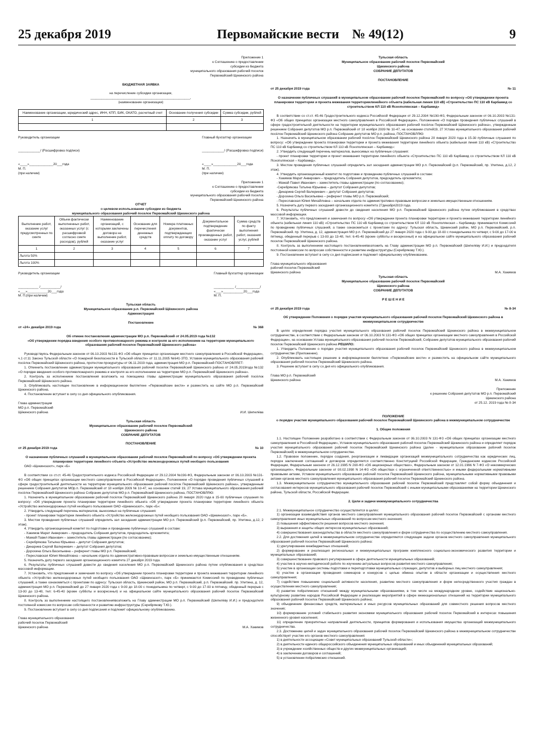25 декабря 2019 Первомайские вести № 49(12) 9
Приложение 1
к Соглашению о предоставлении
субсидии из бюджета
муниципального образования рабочий поселок
Первомайский Щекинского района
БЮДЖЕТНАЯ ЗАЯВКА
на перечисление субсидии организации,
______________________________________________________,
(наименование организации)
| Наименование организации, юридический адрес, ИНН, КПП, БИК, ОКАТО, расчетный счет | Основание получения субсидии | Сумма субсидии, рублей |
| 1 | 2 | 3 |
Руководитель организации
____________/ (Расшифровка подписи)
«____»_____________20___года
М. П.
(при наличии)
Главный бухгалтер организации
____________/ (Расшифровка подписи)
«____»_____________20___года
М. П.
(при наличии)
Приложение 1
к Соглашению о предоставлении
субсидии из бюджета
муниципального образования рабочий поселок
Первомайский Щекинского района
ОТЧЕТ
о целевом использовании субсидии из бюджета
муниципального образования рабочий поселок Первомайский Щекинского района
| Выполнение работ, оказание услуг предусмотренных по смете | Объем фактически выполненных работ, оказанных услуг (с расшифровкой согласно смете расходов), рублей | Наименование организаций, с которыми заключены договора на выполнение работ, оказание услуг | Основание для перечисления денежных средств | Номера платежных документов, подтверждающих оплату по договору | Документальное подтверждение фактически произведенных работ, оказание услуг | Сумма средств по факту выполнения работ, оказания услуг, рублей |
| 1 | 2 | 3 | 4 | 5 | 6 | 7 |
| Льгота 50% | | | | | | |
| Льгота 100% | | | | | | |
Руководитель организации
___________ /___________/
«___»___________20___года
М. П.(при наличии)
Главный бухгалтер организации
___________ /_____________/
«___»___________20___года
М. П.
Тульская область
Муниципальное образование р.п. Первомайский Щёкинского района
Администрация
Постановление
от «24» декабря 2019 года № 368
Об отмене постановления администрации МО р.п. Первомайский от 24.05.2019 года №132
«Об утверждении порядка введения особого противопожарного режима и контроля за его исполнением на территории муниципального образования рабочий поселок Первомайский Щекинского района»
Руководствуясь Федеральным законом от 06.10.2003 №131-ФЗ «Об общих принципах организации местного самоуправления в Российской Федерации», ч.1 ст.11 Закона Тульской области «О пожарной безопасности в Тульской области» от 11.11.2005 №641-ЗТО, Уставом муниципального образования рабочий посёлок Первомайский Щёкинского района, протестом прокуратуры от 06.11.2019 года, администрация МО р.п. Первомайский ПОСТАНОВЛЯЕТ:
1. Отменить постановление администрации муниципального образования рабочий поселок Первомайский Щекинского района от 24.05.2019года №132 «О порядке введения особого противопожарного режима и контроля за его исполнением на территории МО р.п. Первомайский Щекинского района».
2. Контроль за исполнением постановления возложить на помощника главы администрации муниципального образования рабочий посёлок Первомайский Щёкинского района.
3. Опубликовать настоящее постановление в информационном бюллетене «Первомайские вести» и разместить на сайте МО р.п. Первомайский Щекинского района.
4. Постановление вступает в силу со дня официального опубликования.
Глава администрации
МО р.п. Первомайский
Щёкинского района
И.И. Шепелёва
Тульская область
Муниципальное образование рабочий поселок Первомайский
Щекинского района
СОБРАНИЕ ДЕПУТАТОВ
ПОСТАНОВЛЕНИЕ
от 25 декабря 2019 года № 10
О назначении публичных слушаний в муниципальном образовании рабочий поселок Первомайский по вопросу «Об утверждении проекта планировки территории линейного объекта «Устройство железнодорожных путей необщего пользования
ОАО «Щекиноазот», парк «Б»
В соответствии со ст.ст. 45-46 Градостроительного кодекса Российской Федерации от 29.12.2004 №190-ФЗ, Федеральным законом от 06.10.2003 №131-ФЗ «Об общих принципах организации местного самоуправления в Российской Федерации», Положением «О порядке проведения публичных слушаний в сфере градостроительной деятельности на территории муниципального образования рабочий посёлок Первомайский Щёкинского района», утвержденным решением Собрания депутатов МОр.п. Первомайский от 18 ноября 2009 № 10-47, на основании статей 19, 27 Устава муниципального образования рабочий посёлок Первомайский Щекинского района Собрание депутатов МО р.п. Первомайский Щекинского района, ПОСТАНОВЛЯЮ:
1. Назначить в муниципальном образовании рабочий посёлок Первомайский Щекинского района 28 января 2020 года в 15-00 публичные слушания по вопросу: «Об утверждении проекта планировки территории линейного объекта «Об утверждении проекта планировки территории линейного объекта «Устройство железнодорожных путей необщего пользования ОАО «Щекиноазот», парк «Б»:
2. Утвердить следующий перечень материалов, выносимых на публичные слушания:
- проект планировки территории линейного объекта «Устройство железнодорожных путей необщего пользования ОАО «Щекиноазот», парк «Б».
3. Местом проведения публичных слушаний определить зал заседания администрации МО р.п. Первомайский (р.п. Первомайский, пр. Улитина, д.12, 2 этаж).
4. Утвердить организационный комитет по подготовке и проведению публичных слушаний в составе:
- Хакимов Марат Анверович – председатель Собрания депутатов, председатель оргкомитета;
- Мамай Павел Иванович – заместитель главы администрации (по согласованию);
- Серебрякова Татьяна Юрьевна – депутат Собрания депутатов;
- Динариев Сергей Валериевич – депутат Собрания депутатов;
- Дорохина Ольга Васильевна – референт главы МО р.п. Первомайский;
- Переславская Юлия Михайловна – начальник отдела по административно-правовым вопросам и земельно-имущественным отношениям.
5. Назначить дату первого заседания организационного комитета 27 декабря 2019 года.
6. Результаты публичных слушаний довести до сведения населения МО р.п. Первомайский Щекинского района путем опубликования в средствах массовой информации.
7. Установить, что предложения и замечания по вопросу «Об утверждении проекта планировки территории и проекта межевания территории линейного объекта «Устройство железнодорожных путей необщего пользования ОАО «Щекиноазот», парк «Б» принимаются Комиссией по проведению публичных слушаний, а также ознакомиться с проектами по адресу: Тульская область, Щекинский район, МО р.п. Первомайский, р.п. Первомайский. пр. Улитина, д. 12, администрация МО р.п. Первомайский до 27 января 2020 года с 9-00 до 18-00 с понедельника по четверг, с 9-00 до 17-00 в пятницу, обеденный перерыв с 13-00 до 13-48, тел: 6-45-40 (кроме субботы и воскресенья) и на официальном сайте муниципального образования рабочий поселок Первомайский Щекинского района.
8. Контроль за выполнением настоящего постановлениявозложить на Главу администрации МО р.п. Первомайский (Шепелёву И.И.) и председателя постоянной комиссии по вопросам собственности и развитию инфраструктуры (Серебрякову Т.Ю.).
9. Постановление вступает в силу со дня подписания и подлежит официальному опубликованию.
Глава муниципального образования
рабочий поселок Первомайский
Щекинского района
М.А. Хакимов
Тульская область
Муниципальное образование рабочий поселок Первомайский
Щекинского района
СОБРАНИЕ ДЕПУТАТОВ
ПОСТАНОВЛЕНИЕ
от 25 декабря 2019 года № 11
О назначении публичных слушаний в муниципальном образовании рабочий поселок Первомайский по вопросу «Об утверждении проекта планировки территории и проекта межевания территориилинейного объекта (кабельная линия 110 кВ) «Строительство ПС 110 кВ Карбамид со строительством КЛ 110 кВ Яснополянская – Карбамид»
В соответствии со ст.ст. 45-46 Градостроительного кодекса Российской Федерации от 29.12.2004 №190-ФЗ, Федеральным законом от 06.10.2003 №131-ФЗ «Об общих принципах организации местного самоуправления в Российской Федерации», Положением «О порядке проведения публичных слушаний в сфере градостроительной деятельности на территории муниципального образования рабочий посёлок Первомайский Щёкинского района», утвержденным решением Собрания депутатов МО р.п. Первомайский от 18 ноября 2009 № 10-47, на основании статей19, 27 Устава муниципального образования рабочий посёлок Первомайский Щекинского района Собрание депутатов МО р.п. района, ПОСТАНОВЛЯЮ:
1. Назначить в муниципальном образовании рабочий посёлок Первомайский Щекинского района 28 января 2020 года в 15-30 публичные слушания по вопросу: «Об утверждении проекта планировки территории и проекта межевания территории линейного объекта (кабельная линия 110 кВ) «Строительство ПС 110 кВ Карбамид со строительством КЛ 110 кВ Яснополянская – Карбамид»:
2. Утвердить следующий перечень материалов, выносимых на публичные слушания:
- проект планировки территории и проект межевания территории линейного объекта «Строительство ПС 110 кВ Карбамид со строительством КЛ 110 кВ Яснополянская – Карбамид».
3. Местом проведения публичных слушаний определить зал заседания администрации МО р.п. Первомайский (р.п. Первомайский, пр. Улитина, д.12, 2 этаж).
4. Утвердить организационный комитет по подготовке и проведению публичных слушаний в составе:
- Хакимов Марат Анверович – председатель Собрания депутатов, председатель оргкомитета;
- Мамай Павел Иванович – заместитель главы администрации (по согласованию);
-Серебрякова Татьяна Юрьевна – депутат Собрания депутатов;
- Динариев Сергей Валериевич – депутат Собрания депутатов;
- Дорохина Ольга Васильевна – референт главы МО р.п. Первомайский;
- Переславская Юлия Михайловна – начальник отдела по административно-правовым вопросам и земельно-имущественным отношениям.
5. Назначить дату первого заседания организационного комитета 27декабря2019 года.
6. Результаты публичных слушаний довести до сведения населения МО р.п. Первомайский Щекинского района путем опубликования в средствах массовой информации.
7. Установить, что предложения и замечания по вопросу «Об утверждении проекта планировки территории и проекта межевания территории линейного объекта (кабельная линия 110 кВ) «Строительство ПС 110 кВ Карбамид со строительством КЛ 110 кВ Яснополянская – Карбамид» принимаются Комиссией по проведению публичных слушаний, а также ознакомиться с проектами по адресу: Тульская область, Щекинский район, МО р.п. Первомайский, р.п. Первомайский. пр. Улитина, д. 12, администрация МО р.п. Первомайский до 27 января 2020 года с 9-00 до 18-00 с понедельника по четверг, с 9-00 до 17-00 в пятницу, обеденный перерыв с 13-00 до 13-48, тел: 6-45-40 (кроме субботы и воскресенья) и на официальном сайте муниципального образования рабочий поселок Первомайский Щекинского района.
8. Контроль за выполнением настоящего постановлениявозложить на Главу администрации МО р.п. Первомайский (Шепелёву И.И.) и председателя постоянной комиссии по вопросам собственности и развитию инфраструктуры (Серебрякову Т.Ю.).
9. Постановление вступает в силу со дня подписания и подлежит официальному опубликованию.
Глава муниципального образования
рабочий поселок Первомайский
Щекинского района
М.А. Хакимов
Тульская область
Муниципальное образование рабочий поселок Первомайский
Щекинского района
СОБРАНИЕ ДЕПУТАТОВ
Р Е Ш Е Н И Е
от 25 декабря 2019 года № 8-34
Об утверждении Положения о порядке участия муниципального образования рабочий поселок Первомайский Щекинского района в межмуниципальном сотрудничестве
В целях определения порядка участия муниципального образования рабочий поселок Первомайский Щекинского района в межмуниципальном сотрудничестве, в соответствии с Федеральным законом от 06.10.2003 N 131-ФЗ «Об общих принципах организации местного самоуправления в Российской Федерации», на основании Устава муниципального образования рабочий поселок Первомайский, Собрание депутатов муниципального образования рабочий поселок Первомайский Щекинского района РЕШИЛО:
1. Утвердить Положение о порядке участия муниципального образования рабочий поселок Первомайский Щекинского района в межмуниципальном сотрудничестве (Приложение).
2. Опубликовать настоящее решение в информационном бюллетене «Первомайские вести» и разместить на официальном сайте муниципального образования рабочий поселок Первомайский Щекинского района.
3. Решение вступает в силу со дня его официального опубликования.
Глава МО р.п. Первомайский
Щекинского района
М.А. Хакимов
Приложение
к решению Собрания депутатов МО р.п. Первомайский
Щекинского района
от 25.12. 2019 года № 8-34
ПОЛОЖЕНИЕ
о порядке участия муниципального образования рабочий поселок Первомайский Щекинского района в межмуниципальном сотрудничестве
1. Общие положения
1.1. Настоящее Положение разработано в соответствии с Федеральным законом от 06.10.2003 N 131-ФЗ «Об общих принципах организации местного самоуправления в Российской Федерации», Уставом муниципального образования рабочий поселок Первомайский Щекинского района и определяет порядок участия муниципального образования рабочий поселок Первомайский Щекинского района (далее - муниципальное образование рабочий поселок Первомайский) в межмуниципальном сотрудничестве.
1.2. Правовое положение, порядок создания, реорганизации и ликвидации организаций межмуниципального сотрудничества как юридических лиц, порядок заключения соглашений и договоров определяется соответственно Конституцией Российской Федерации, Гражданским кодексом Российской Федерации, Федеральным законом от 26.12.1995 N 208-ФЗ «Об акционерных обществах», Федеральным законом от 12.01.1996 N 7-ФЗ «О некоммерческих организациях», Федеральным законом от 08.02.1998 N 14-ФЗ «Об обществах с ограниченной ответственностью» и иными федеральными нормативными правовыми актами, Уставом муниципального образования рабочий поселок Первомайский Щекинского района, муниципальными нормативными правовыми актами органов местного самоуправления муниципального образования рабочий поселок Первомайский Щекинского района.
1.3. Межмуниципальное сотрудничество муниципального образования рабочий поселок Первомайский представляет собой форму объединения и согласования интересов муниципального образования рабочий поселок Первомайский с иными муниципальными образованиями на территории Щекинского района, Тульской области, Российской Федерации.
2. Цели и задачи межмуниципального сотрудничества
2.1. Межмуниципальное сотрудничество осуществляется в целях:
1) организации взаимодействия органов местного самоуправления муниципального образования рабочий поселок Первомайский с органами местного самоуправления иных муниципальных образований по вопросам местного значения;
2) повышения эффективности решения вопросов местного значения;
3) выражения и защиты общих интересов муниципальных образований;
4) совершенствования законодательства в области местного самоуправления и форм сотрудничества по осуществлению местного самоуправления.
2.2. Для достижения целей в межмуниципальном сотрудничестве определяются следующие задачи органов местного самоуправления муниципального образования рабочий поселок Первомайский Щекинского района:
1) урегулирование межбюджетных отношений;
2) формирование и реализация региональных и межмуниципальных программ комплексного социально-экономического развития территории и муниципальных образований;
3) совершенствование правового регулирования в сфере деятельности муниципальных образований;
4) участие в научно-методической работе по изучению актуальных вопросов развития местного самоуправления;
5) участие в организации системы подготовки и переподготовки муниципальных служащих, депутатов и выборных лиц местного самоуправления;
6) участие в организации проведения семинаров и конкурсов с целью обмена опытом в области организации и осуществления местного самоуправления;
7) содействие повышению социальной активности населения, развитию местного самоуправления и форм непосредственного участия граждан в осуществлении местного самоуправления;
8) развитие побратимских отношений между муниципальными образованиями, в том числе на международном уровне, содействие национально-культурному развитию народов Российской Федерации и реализации мероприятий в сфере межнациональных отношений на территории муниципального образования рабочий поселок Первомайский Щекинского района;
9) объединение финансовых средств, материальных и иных ресурсов муниципальных образований для совместного решения вопросов местного значения;
10) формирование условий стабильного развития экономики муниципального образования рабочий поселок Первомайский в интересах повышения жизненного уровня населения;
11) определение приоритетных направлений деятельности, принципов формирования и использования имущества организаций межмуниципального сотрудничества.
2.3. Достижению целей и задач муниципального образования рабочий поселок Первомайский Щекинского района в межмуниципальном сотрудничестве способствует участие его органов местного самоуправления:
1) в деятельности ассоциации «Совет муниципальных образований Тульской области»;
2) в деятельности единого общероссийского объединения муниципальных образований и иных объединений муниципальных образований;
3) в учреждении хозяйственных обществ и других межмуниципальных организаций;
4) в заключении договоров и соглашений;
5) в установлении побратимских отношений.